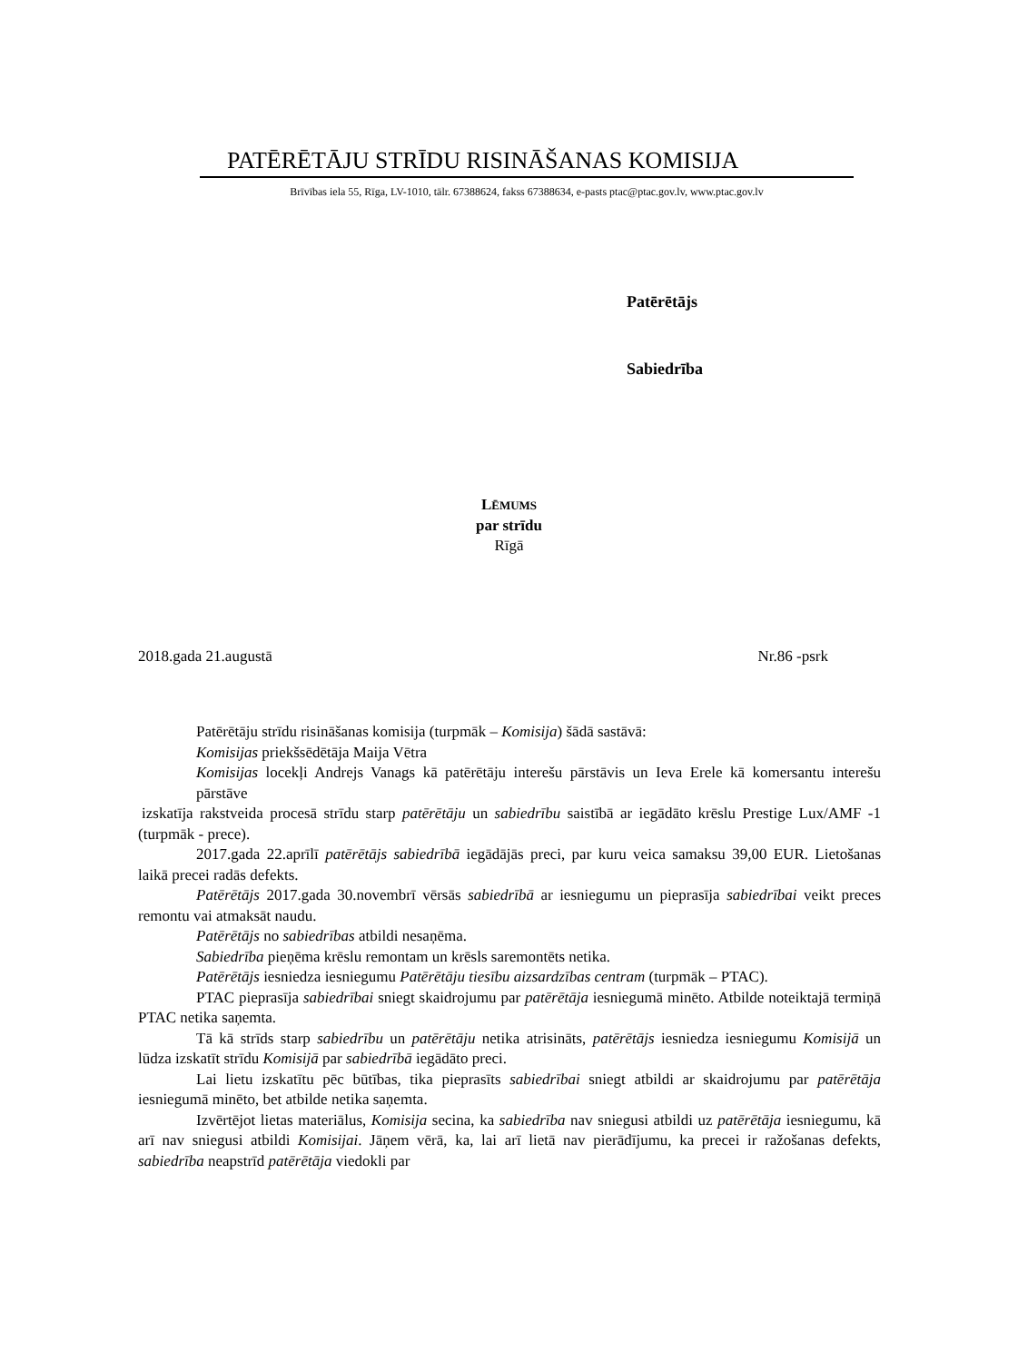PATĒRĒTĀJU STRĪDU RISINĀŠANAS KOMISIJA
Brīvības iela 55, Rīga, LV-1010, tālr. 67388624, fakss 67388634, e-pasts ptac@ptac.gov.lv, www.ptac.gov.lv
Patērētājs
Sabiedrība
LĒMUMS
par strīdu
Rīgā
2018.gada 21.augustā Nr.86 -psrk
Patērētāju strīdu risināšanas komisija (turpmāk – Komisija) šādā sastāvā:
Komisijas priekšsēdētāja Maija Vētra
Komisijas locekļi Andrejs Vanags kā patērētāju interešu pārstāvis un Ieva Erele kā komersantu interešu pārstāve
izskatīja rakstveida procesā strīdu starp patērētāju un sabiedrību saistībā ar iegādāto krēslu Prestige Lux/AMF -1 (turpmāk - prece).
2017.gada 22.aprīlī patērētājs sabiedrībā iegādājās preci, par kuru veica samaksu 39,00 EUR. Lietošanas laikā precei radās defekts.
Patērētājs 2017.gada 30.novembrī vērsās sabiedrībā ar iesniegumu un pieprasīja sabiedrībai veikt preces remontu vai atmaksāt naudu.
Patērētājs no sabiedrības atbildi nesaņēma.
Sabiedrība pieņēma krēslu remontam un krēsls saremontēts netika.
Patērētājs iesniedza iesniegumu Patērētāju tiesību aizsardzības centram (turpmāk – PTAC).
PTAC pieprasīja sabiedrībai sniegt skaidrojumu par patērētāja iesniegumā minēto. Atbilde noteiktajā termiņā PTAC netika saņemta.
Tā kā strīds starp sabiedrību un patērētāju netika atrisināts, patērētājs iesniedza iesniegumu Komisijā un lūdza izskatīt strīdu Komisijā par sabiedrībā iegādāto preci.
Lai lietu izskatītu pēc būtības, tika pieprasīts sabiedrībai sniegt atbildi ar skaidrojumu par patērētāja iesniegumā minēto, bet atbilde netika saņemta.
Izvērtējot lietas materiālus, Komisija secina, ka sabiedrība nav sniegusi atbildi uz patērētāja iesniegumu, kā arī nav sniegusi atbildi Komisijai. Jāņem vērā, ka, lai arī lietā nav pierādījumu, ka precei ir ražošanas defekts, sabiedrība neapstrīd patērētāja viedokli par